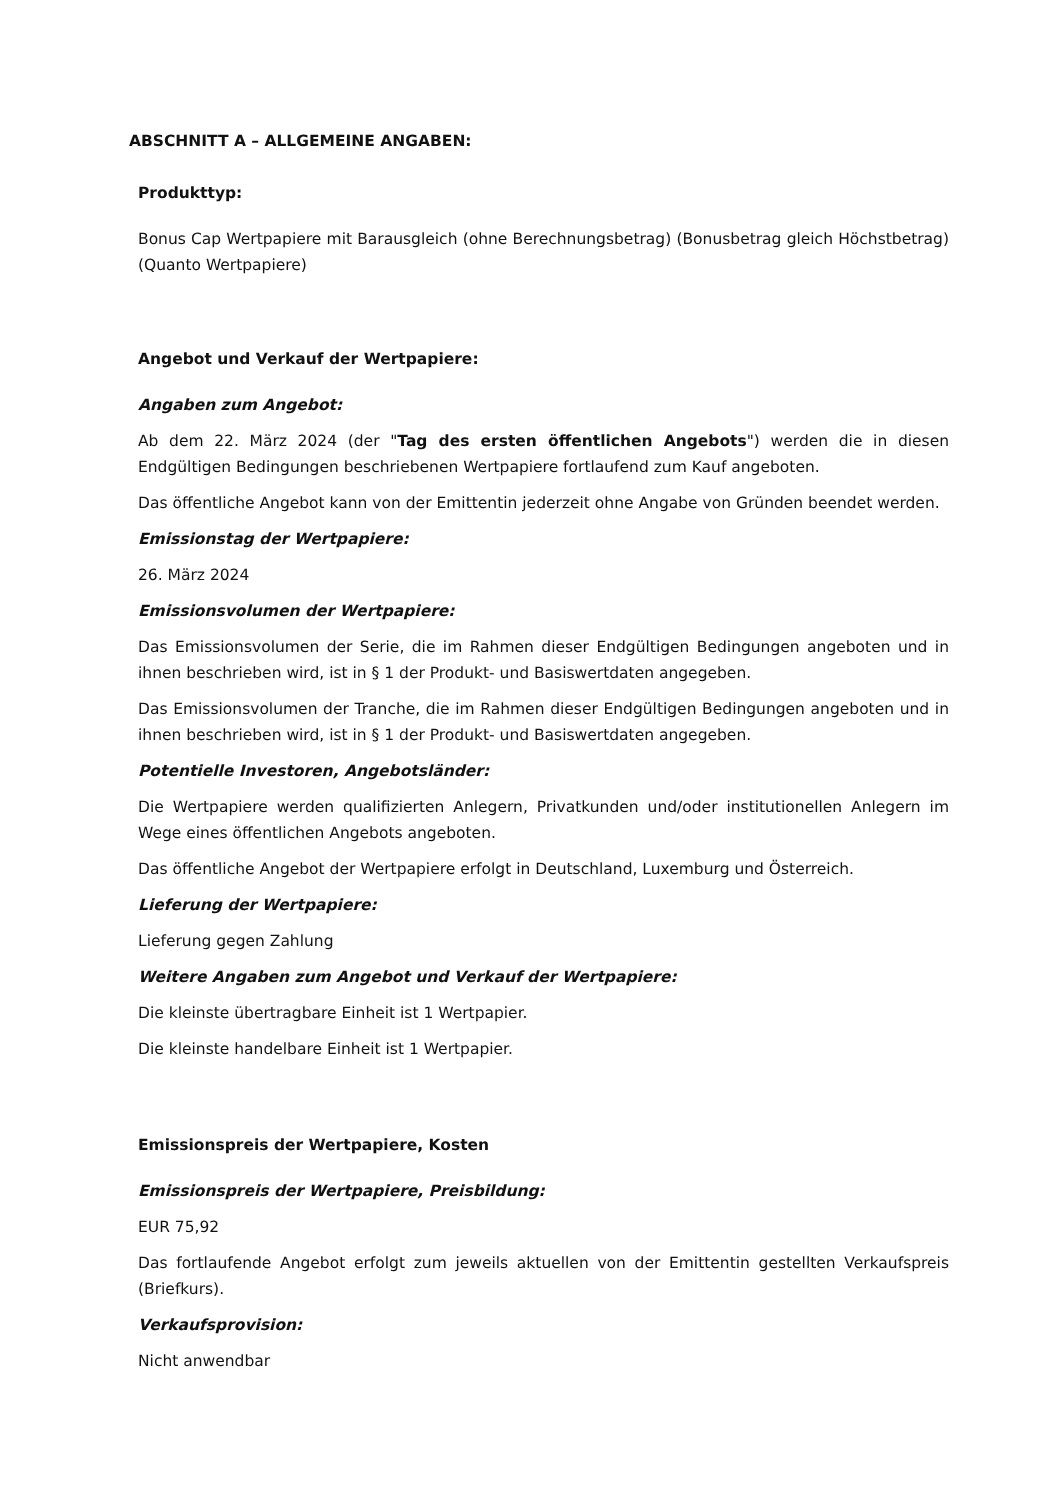ABSCHNITT A – ALLGEMEINE ANGABEN:
Produkttyp:
Bonus Cap Wertpapiere mit Barausgleich (ohne Berechnungsbetrag) (Bonusbetrag gleich Höchstbetrag) (Quanto Wertpapiere)
Angebot und Verkauf der Wertpapiere:
Angaben zum Angebot:
Ab dem 22. März 2024 (der "Tag des ersten öffentlichen Angebots") werden die in diesen Endgültigen Bedingungen beschriebenen Wertpapiere fortlaufend zum Kauf angeboten.
Das öffentliche Angebot kann von der Emittentin jederzeit ohne Angabe von Gründen beendet werden.
Emissionstag der Wertpapiere:
26. März 2024
Emissionsvolumen der Wertpapiere:
Das Emissionsvolumen der Serie, die im Rahmen dieser Endgültigen Bedingungen angeboten und in ihnen beschrieben wird, ist in § 1 der Produkt- und Basiswertdaten angegeben.
Das Emissionsvolumen der Tranche, die im Rahmen dieser Endgültigen Bedingungen angeboten und in ihnen beschrieben wird, ist in § 1 der Produkt- und Basiswertdaten angegeben.
Potentielle Investoren, Angebotsländer:
Die Wertpapiere werden qualifizierten Anlegern, Privatkunden und/oder institutionellen Anlegern im Wege eines öffentlichen Angebots angeboten.
Das öffentliche Angebot der Wertpapiere erfolgt in Deutschland, Luxemburg und Österreich.
Lieferung der Wertpapiere:
Lieferung gegen Zahlung
Weitere Angaben zum Angebot und Verkauf der Wertpapiere:
Die kleinste übertragbare Einheit ist 1 Wertpapier.
Die kleinste handelbare Einheit ist 1 Wertpapier.
Emissionspreis der Wertpapiere, Kosten
Emissionspreis der Wertpapiere, Preisbildung:
EUR 75,92
Das fortlaufende Angebot erfolgt zum jeweils aktuellen von der Emittentin gestellten Verkaufspreis (Briefkurs).
Verkaufsprovision:
Nicht anwendbar